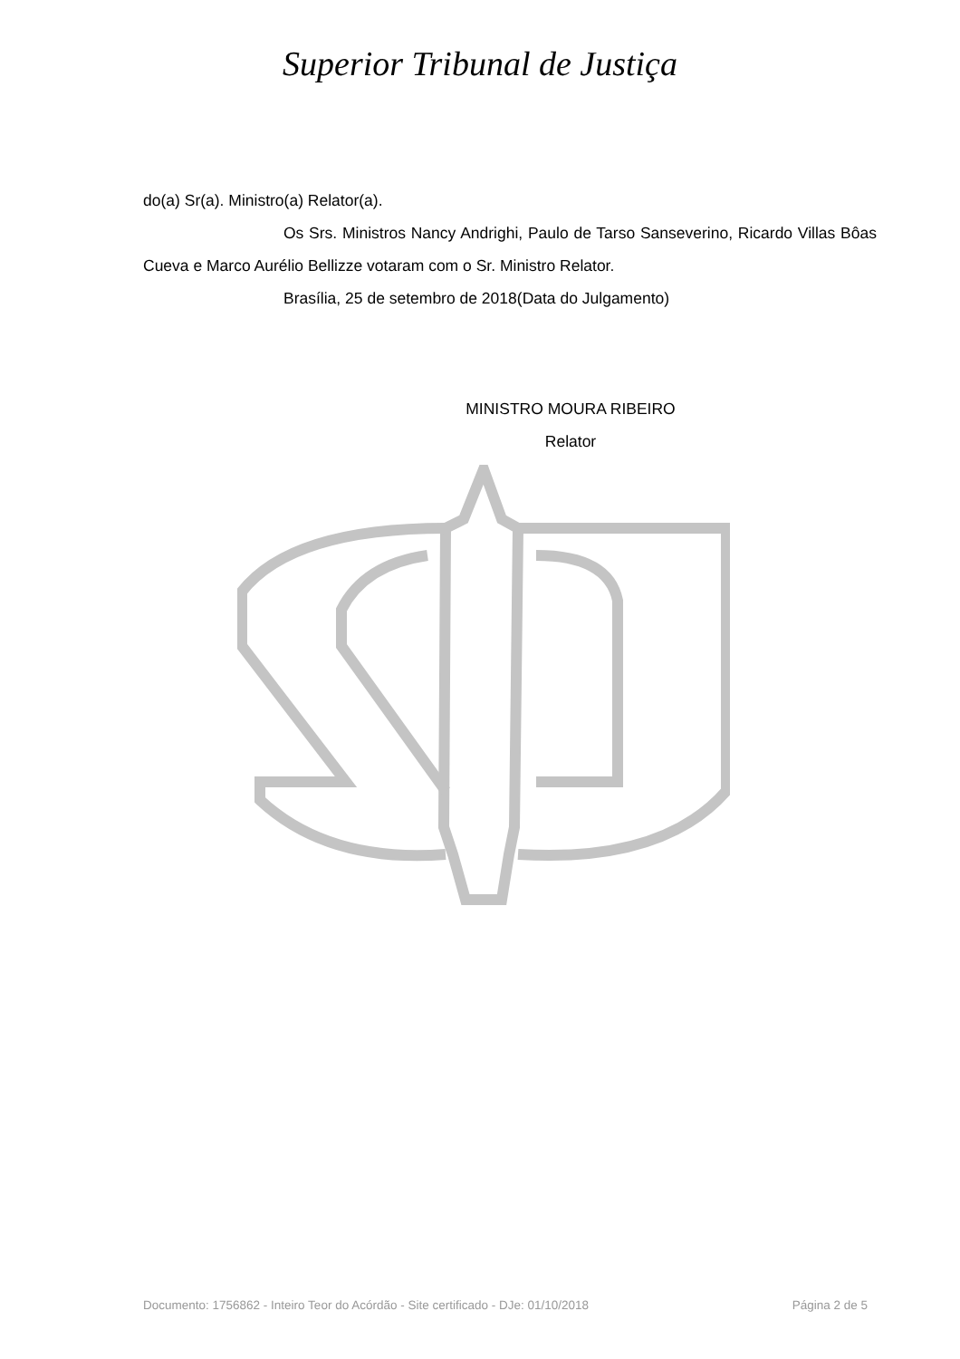Superior Tribunal de Justiça
do(a) Sr(a). Ministro(a) Relator(a).
Os Srs. Ministros Nancy Andrighi, Paulo de Tarso Sanseverino, Ricardo Villas Bôas Cueva e Marco Aurélio Bellizze votaram com o Sr. Ministro Relator.
Brasília, 25 de setembro de 2018(Data do Julgamento)
MINISTRO MOURA RIBEIRO
Relator
Documento: 1756862 - Inteiro Teor do Acórdão - Site certificado - DJe: 01/10/2018 Página 2 de 5